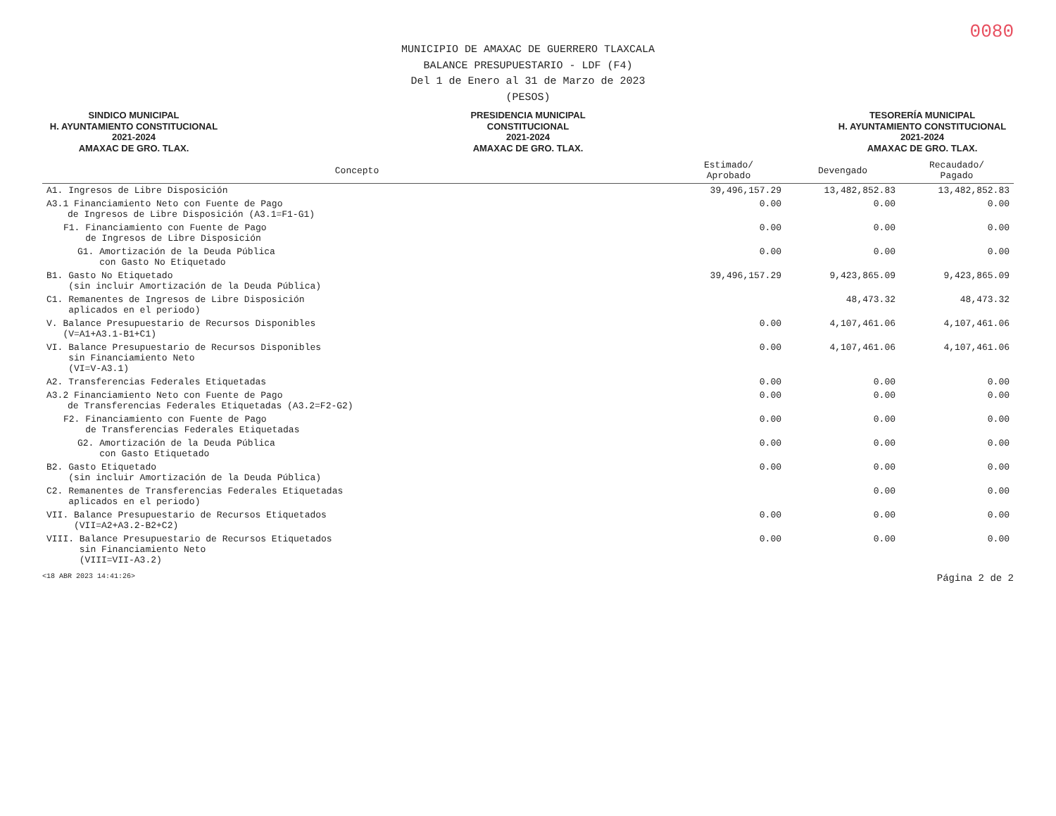0080
MUNICIPIO DE AMAXAC DE GUERRERO TLAXCALA
BALANCE PRESUPUESTARIO - LDF (F4)
Del 1 de Enero al 31 de Marzo de 2023
(PESOS)
SINDICO MUNICIPAL
H. AYUNTAMIENTO CONSTITUCIONAL
2021-2024
AMAXAC DE GRO. TLAX.
PRESIDENCIA MUNICIPAL
CONSTITUCIONAL
2021-2024
AMAXAC DE GRO. TLAX.
TESORERÍA MUNICIPAL
H. AYUNTAMIENTO CONSTITUCIONAL
2021-2024
AMAXAC DE GRO. TLAX.
| Concepto | Estimado/ Aprobado | Devengado | Recaudado/ Pagado |
| --- | --- | --- | --- |
| A1. Ingresos de Libre Disposición | 39,496,157.29 | 13,482,852.83 | 13,482,852.83 |
| A3.1 Financiamiento Neto con Fuente de Pago de Ingresos de Libre Disposición (A3.1=F1-G1) | 0.00 | 0.00 | 0.00 |
| F1. Financiamiento con Fuente de Pago de Ingresos de Libre Disposición | 0.00 | 0.00 | 0.00 |
| G1. Amortización de la Deuda Pública con Gasto No Etiquetado | 0.00 | 0.00 | 0.00 |
| B1. Gasto No Etiquetado (sin incluir Amortización de la Deuda Pública) | 39,496,157.29 | 9,423,865.09 | 9,423,865.09 |
| C1. Remanentes de Ingresos de Libre Disposición aplicados en el periodo) | | 48,473.32 | 48,473.32 |
| V. Balance Presupuestario de Recursos Disponibles (V=A1+A3.1-B1+C1) | 0.00 | 4,107,461.06 | 4,107,461.06 |
| VI. Balance Presupuestario de Recursos Disponibles sin Financiamiento Neto (VI=V-A3.1) | 0.00 | 4,107,461.06 | 4,107,461.06 |
| A2. Transferencias Federales Etiquetadas | 0.00 | 0.00 | 0.00 |
| A3.2 Financiamiento Neto con Fuente de Pago de Transferencias Federales Etiquetadas (A3.2=F2-G2) | 0.00 | 0.00 | 0.00 |
| F2. Financiamiento con Fuente de Pago de Transferencias Federales Etiquetadas | 0.00 | 0.00 | 0.00 |
| G2. Amortización de la Deuda Pública con Gasto Etiquetado | 0.00 | 0.00 | 0.00 |
| B2. Gasto Etiquetado (sin incluir Amortización de la Deuda Pública) | 0.00 | 0.00 | 0.00 |
| C2. Remanentes de Transferencias Federales Etiquetadas aplicados en el periodo) | | 0.00 | 0.00 |
| VII. Balance Presupuestario de Recursos Etiquetados (VII=A2+A3.2-B2+C2) | 0.00 | 0.00 | 0.00 |
| VIII. Balance Presupuestario de Recursos Etiquetados sin Financiamiento Neto (VIII=VII-A3.2) | 0.00 | 0.00 | 0.00 |
<18 ABR 2023 14:41:26> Página 2 de 2